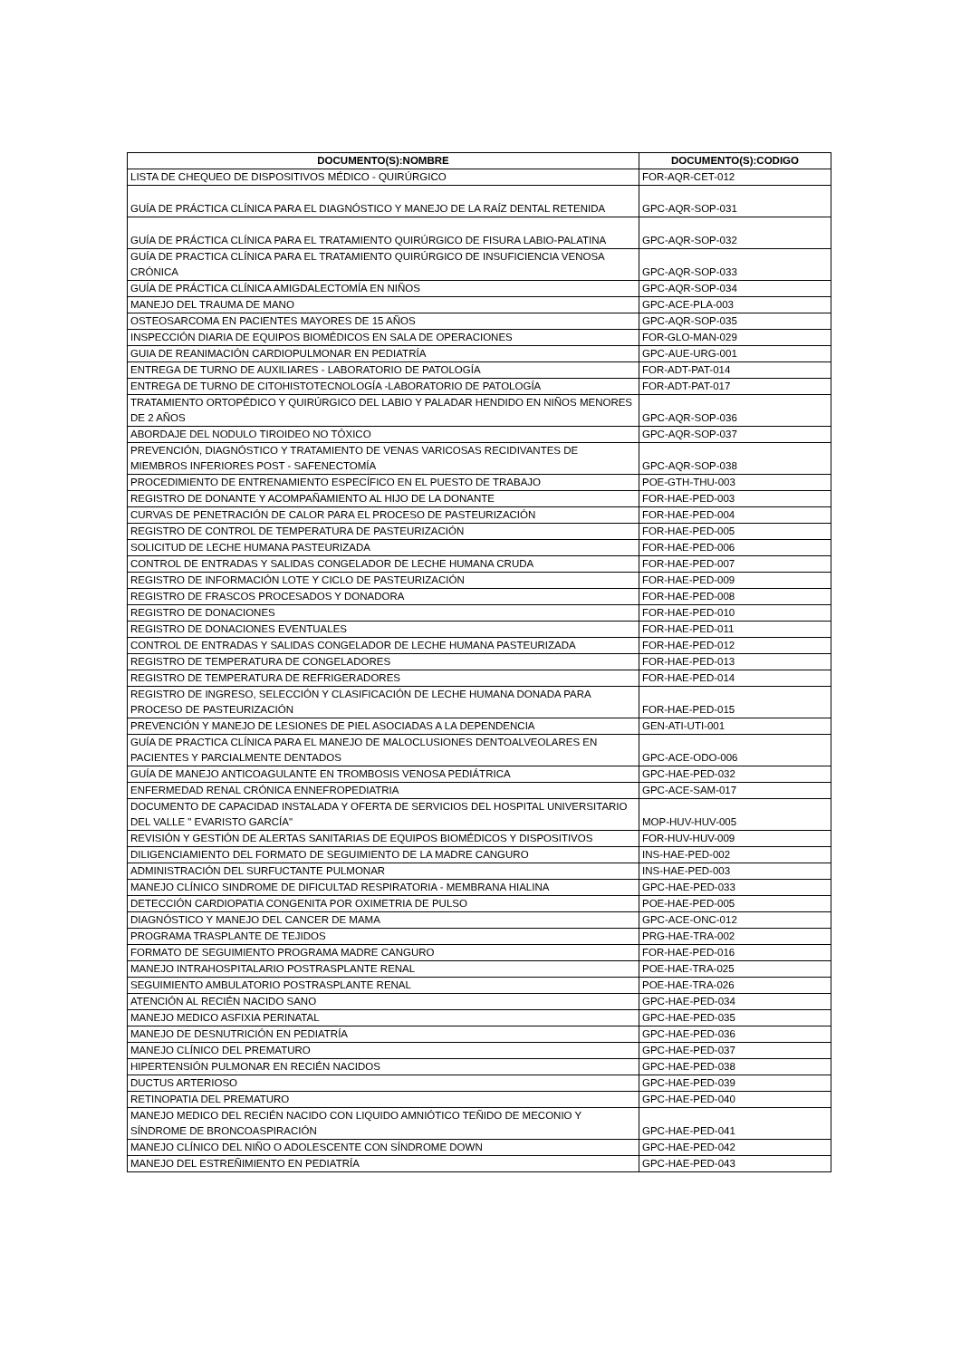| DOCUMENTO(S):NOMBRE | DOCUMENTO(S):CODIGO |
| --- | --- |
| LISTA DE CHEQUEO DE DISPOSITIVOS MÉDICO - QUIRÚRGICO | FOR-AQR-CET-012 |
| GUÍA DE PRÁCTICA CLÍNICA PARA EL DIAGNÓSTICO Y MANEJO DE LA RAÍZ DENTAL RETENIDA | GPC-AQR-SOP-031 |
| GUÍA DE PRÁCTICA CLÍNICA PARA EL TRATAMIENTO QUIRÚRGICO DE FISURA LABIO-PALATINA | GPC-AQR-SOP-032 |
| GUÍA DE PRACTICA CLÍNICA PARA EL TRATAMIENTO QUIRÚRGICO DE INSUFICIENCIA VENOSA CRÓNICA | GPC-AQR-SOP-033 |
| GUÍA DE PRÁCTICA CLÍNICA AMIGDALECTOMÍA EN NIÑOS | GPC-AQR-SOP-034 |
| MANEJO DEL TRAUMA DE MANO | GPC-ACE-PLA-003 |
| OSTEOSARCOMA EN PACIENTES MAYORES DE 15 AÑOS | GPC-AQR-SOP-035 |
| INSPECCIÓN DIARIA DE EQUIPOS BIOMÉDICOS EN SALA DE OPERACIONES | FOR-GLO-MAN-029 |
| GUIA DE REANIMACIÓN CARDIOPULMONAR EN PEDIATRÍA | GPC-AUE-URG-001 |
| ENTREGA DE TURNO DE AUXILIARES - LABORATORIO DE PATOLOGÍA | FOR-ADT-PAT-014 |
| ENTREGA DE TURNO DE CITOHISTOTECNOLOGÍA -LABORATORIO DE PATOLOGÍA | FOR-ADT-PAT-017 |
| TRATAMIENTO ORTOPÉDICO Y QUIRÚRGICO DEL LABIO Y PALADAR HENDIDO EN NIÑOS MENORES DE 2 AÑOS | GPC-AQR-SOP-036 |
| ABORDAJE DEL NODULO TIROIDEO NO TÓXICO | GPC-AQR-SOP-037 |
| PREVENCIÓN, DIAGNÓSTICO Y TRATAMIENTO DE VENAS VARICOSAS RECIDIVANTES DE MIEMBROS INFERIORES POST - SAFENECTOMÍA | GPC-AQR-SOP-038 |
| PROCEDIMIENTO DE ENTRENAMIENTO ESPECÍFICO EN EL PUESTO DE TRABAJO | POE-GTH-THU-003 |
| REGISTRO DE DONANTE Y ACOMPAÑAMIENTO AL HIJO DE LA DONANTE | FOR-HAE-PED-003 |
| CURVAS DE PENETRACIÓN DE CALOR PARA EL PROCESO DE PASTEURIZACIÓN | FOR-HAE-PED-004 |
| REGISTRO DE CONTROL DE TEMPERATURA DE PASTEURIZACIÓN | FOR-HAE-PED-005 |
| SOLICITUD DE LECHE HUMANA PASTEURIZADA | FOR-HAE-PED-006 |
| CONTROL DE ENTRADAS Y SALIDAS CONGELADOR DE LECHE HUMANA CRUDA | FOR-HAE-PED-007 |
| REGISTRO DE INFORMACIÓN LOTE Y CICLO DE PASTEURIZACIÓN | FOR-HAE-PED-009 |
| REGISTRO DE FRASCOS PROCESADOS Y DONADORA | FOR-HAE-PED-008 |
| REGISTRO DE DONACIONES | FOR-HAE-PED-010 |
| REGISTRO DE DONACIONES EVENTUALES | FOR-HAE-PED-011 |
| CONTROL DE ENTRADAS Y SALIDAS CONGELADOR DE LECHE HUMANA PASTEURIZADA | FOR-HAE-PED-012 |
| REGISTRO DE TEMPERATURA DE CONGELADORES | FOR-HAE-PED-013 |
| REGISTRO DE TEMPERATURA DE REFRIGERADORES | FOR-HAE-PED-014 |
| REGISTRO DE INGRESO, SELECCIÓN Y CLASIFICACIÓN DE LECHE HUMANA DONADA PARA PROCESO DE PASTEURIZACIÓN | FOR-HAE-PED-015 |
| PREVENCIÓN Y MANEJO DE LESIONES DE PIEL ASOCIADAS A LA DEPENDENCIA | GEN-ATI-UTI-001 |
| GUÍA DE PRACTICA CLÍNICA PARA EL MANEJO DE MALOCLUSIONES DENTOALVEOLARES EN PACIENTES Y PARCIALMENTE DENTADOS | GPC-ACE-ODO-006 |
| GUÍA DE MANEJO ANTICOAGULANTE EN TROMBOSIS VENOSA PEDIÁTRICA | GPC-HAE-PED-032 |
| ENFERMEDAD RENAL CRÓNICA ENNEFROPEDIATRIA | GPC-ACE-SAM-017 |
| DOCUMENTO DE CAPACIDAD INSTALADA Y OFERTA DE SERVICIOS DEL HOSPITAL UNIVERSITARIO DEL VALLE " EVARISTO GARCÍA" | MOP-HUV-HUV-005 |
| REVISIÓN Y GESTIÓN DE ALERTAS SANITARIAS DE EQUIPOS BIOMÉDICOS Y DISPOSITIVOS | FOR-HUV-HUV-009 |
| DILIGENCIAMIENTO DEL FORMATO DE SEGUIMIENTO DE LA MADRE CANGURO | INS-HAE-PED-002 |
| ADMINISTRACIÓN DEL SURFUCTANTE PULMONAR | INS-HAE-PED-003 |
| MANEJO CLÍNICO SINDROME DE DIFICULTAD RESPIRATORIA - MEMBRANA HIALINA | GPC-HAE-PED-033 |
| DETECCIÓN CARDIOPATIA CONGENITA POR OXIMETRIA DE PULSO | POE-HAE-PED-005 |
| DIAGNÓSTICO Y MANEJO DEL CANCER DE MAMA | GPC-ACE-ONC-012 |
| PROGRAMA TRASPLANTE DE TEJIDOS | PRG-HAE-TRA-002 |
| FORMATO DE SEGUIMIENTO PROGRAMA MADRE CANGURO | FOR-HAE-PED-016 |
| MANEJO INTRAHOSPITALARIO POSTRASPLANTE RENAL | POE-HAE-TRA-025 |
| SEGUIMIENTO AMBULATORIO POSTRASPLANTE RENAL | POE-HAE-TRA-026 |
| ATENCIÓN AL RECIÉN NACIDO SANO | GPC-HAE-PED-034 |
| MANEJO MEDICO ASFIXIA PERINATAL | GPC-HAE-PED-035 |
| MANEJO DE DESNUTRICIÓN EN PEDIATRÍA | GPC-HAE-PED-036 |
| MANEJO CLÍNICO DEL PREMATURO | GPC-HAE-PED-037 |
| HIPERTENSIÓN PULMONAR EN RECIÉN NACIDOS | GPC-HAE-PED-038 |
| DUCTUS ARTERIOSO | GPC-HAE-PED-039 |
| RETINOPATIA DEL PREMATURO | GPC-HAE-PED-040 |
| MANEJO MEDICO DEL RECIÉN NACIDO CON LIQUIDO AMNIÓTICO TEÑIDO DE MECONIO Y SÍNDROME DE BRONCOASPIRACIÓN | GPC-HAE-PED-041 |
| MANEJO CLÍNICO DEL NIÑO O ADOLESCENTE CON SÍNDROME DOWN | GPC-HAE-PED-042 |
| MANEJO DEL ESTREÑIMIENTO EN PEDIATRÍA | GPC-HAE-PED-043 |